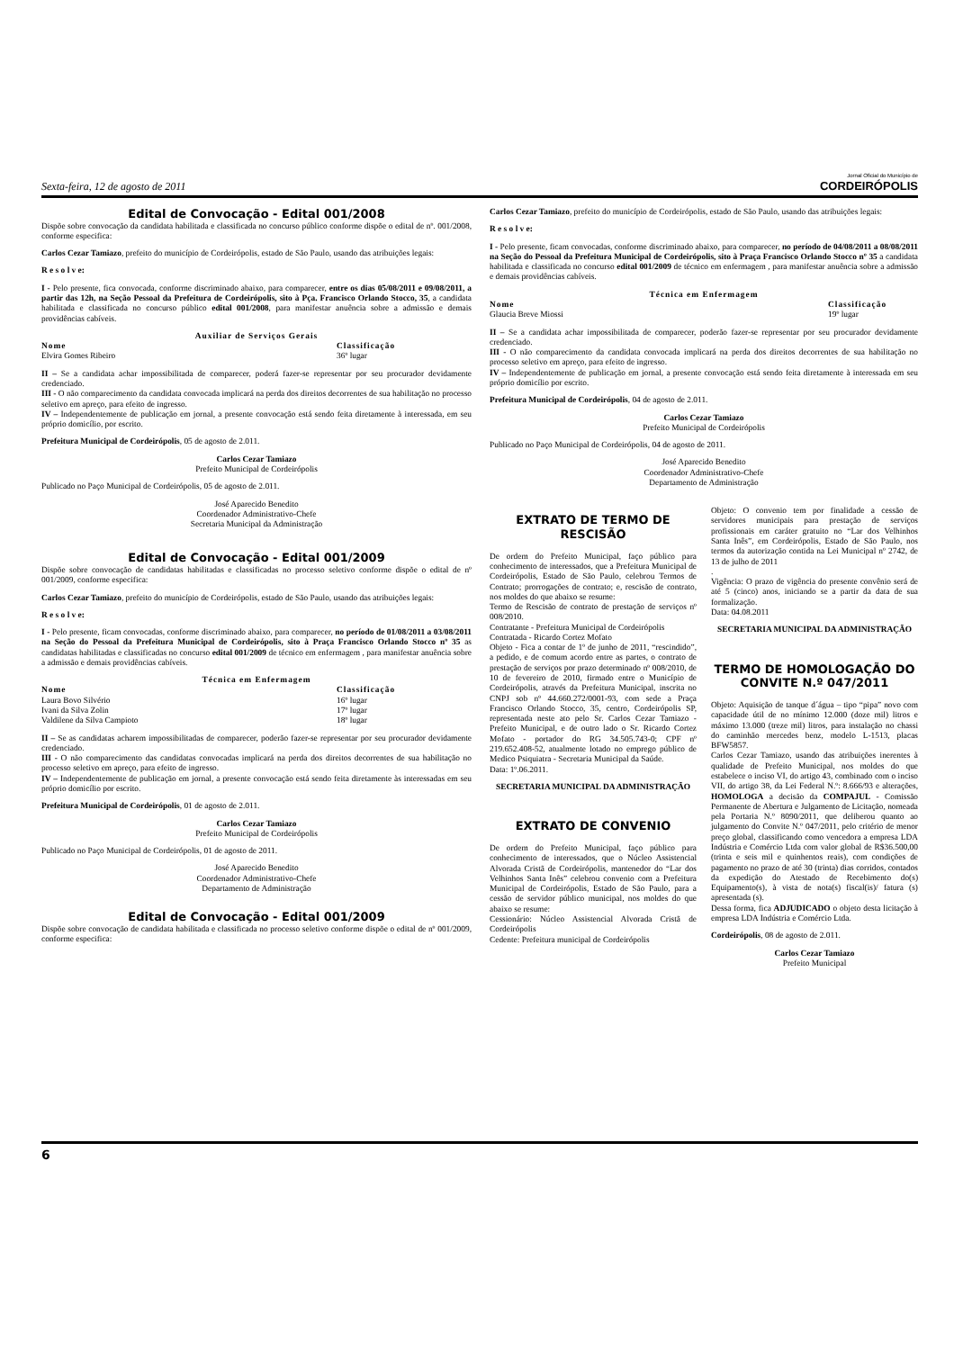Sexta-feira, 12 de agosto de 2011
Jornal Oficial do Município de
CORDEIRÓPOLIS
Edital de Convocação - Edital 001/2008
Dispõe sobre convocação da candidata habilitada e classificada no concurso público conforme dispõe o edital de nº. 001/2008, conforme especifica:
Carlos Cezar Tamiazo, prefeito do município de Cordeirópolis, estado de São Paulo, usando das atribuições legais:
R e s o l v e:
I - Pelo presente, fica convocada, conforme discriminado abaixo, para comparecer, entre os dias 05/08/2011 e 09/08/2011, a partir das 12h, na Seção Pessoal da Prefeitura de Cordeirópolis, sito à Pça. Francisco Orlando Stocco, 35, a candidata habilitada e classificada no concurso público edital 001/2008, para manifestar anuência sobre a admissão e demais providências cabíveis.
| Auxiliar de Serviços Gerais | |
| --- | --- |
| Nome | Classificação |
| Elvira Gomes Ribeiro | 36º lugar |
II – Se a candidata achar impossibilitada de comparecer, poderá fazer-se representar por seu procurador devidamente credenciado.
III - O não comparecimento da candidata convocada implicará na perda dos direitos decorrentes de sua habilitação no processo seletivo em apreço, para efeito de ingresso.
IV – Independentemente de publicação em jornal, a presente convocação está sendo feita diretamente à interessada, em seu próprio domicílio, por escrito.
Prefeitura Municipal de Cordeirópolis, 05 de agosto de 2.011.
Carlos Cezar Tamiazo
Prefeito Municipal de Cordeirópolis
Publicado no Paço Municipal de Cordeirópolis, 05 de agosto de 2.011.
José Aparecido Benedito
Coordenador Administrativo-Chefe
Secretaria Municipal da Administração
Edital de Convocação - Edital 001/2009
Dispõe sobre convocação de candidatas habilitadas e classificadas no processo seletivo conforme dispõe o edital de nº 001/2009, conforme especifica:
Carlos Cezar Tamiazo, prefeito do município de Cordeirópolis, estado de São Paulo, usando das atribuições legais:
R e s o l v e:
I - Pelo presente, ficam convocadas, conforme discriminado abaixo, para comparecer, no período de 01/08/2011 a 03/08/2011 na Seção do Pessoal da Prefeitura Municipal de Cordeirópolis, sito à Praça Francisco Orlando Stocco nº 35 as candidatas habilitadas e classificadas no concurso edital 001/2009 de técnico em enfermagem , para manifestar anuência sobre a admissão e demais providências cabíveis.
| Técnica em Enfermagem | |
| --- | --- |
| Nome | Classificação |
| Laura Bovo Silvério | 16º lugar |
| Ivani da Silva Zolin | 17º lugar |
| Valdilene da Silva Campioto | 18º lugar |
II – Se as candidatas acharem impossibilitadas de comparecer, poderão fazer-se representar por seu procurador devidamente credenciado.
III - O não comparecimento das candidatas convocadas implicará na perda dos direitos decorrentes de sua habilitação no processo seletivo em apreço, para efeito de ingresso.
IV – Independentemente de publicação em jornal, a presente convocação está sendo feita diretamente às interessadas em seu próprio domicílio por escrito.
Prefeitura Municipal de Cordeirópolis, 01 de agosto de 2.011.
Carlos Cezar Tamiazo
Prefeito Municipal de Cordeirópolis
Publicado no Paço Municipal de Cordeirópolis, 01 de agosto de 2011.
José Aparecido Benedito
Coordenador Administrativo-Chefe
Departamento de Administração
Edital de Convocação - Edital 001/2009
Dispõe sobre convocação de candidata habilitada e classificada no processo seletivo conforme dispõe o edital de nº 001/2009, conforme especifica:
Carlos Cezar Tamiazo, prefeito do município de Cordeirópolis, estado de São Paulo, usando das atribuições legais:
R e s o l v e:
I - Pelo presente, ficam convocadas, conforme discriminado abaixo, para comparecer, no período de 04/08/2011 a 08/08/2011 na Seção do Pessoal da Prefeitura Municipal de Cordeirópolis, sito à Praça Francisco Orlando Stocco nº 35 a candidata habilitada e classificada no concurso edital 001/2009 de técnico em enfermagem , para manifestar anuência sobre a admissão e demais providências cabíveis.
| Técnica em Enfermagem | |
| --- | --- |
| Nome | Classificação |
| Glaucia Breve Miossi | 19º lugar |
II – Se a candidata achar impossibilitada de comparecer, poderão fazer-se representar por seu procurador devidamente credenciado.
III - O não comparecimento da candidata convocada implicará na perda dos direitos decorrentes de sua habilitação no processo seletivo em apreço, para efeito de ingresso.
IV – Independentemente de publicação em jornal, a presente convocação está sendo feita diretamente à interessada em seu próprio domicílio por escrito.
Prefeitura Municipal de Cordeirópolis, 04 de agosto de 2.011.
Carlos Cezar Tamiazo
Prefeito Municipal de Cordeirópolis
Publicado no Paço Municipal de Cordeirópolis, 04 de agosto de 2011.
José Aparecido Benedito
Coordenador Administrativo-Chefe
Departamento de Administração
EXTRATO DE TERMO DE RESCISÃO
De ordem do Prefeito Municipal, faço público para conhecimento de interessados, que a Prefeitura Municipal de Cordeirópolis, Estado de São Paulo, celebrou Termos de Contrato; prorrogações de contrato; e, rescisão de contrato, nos moldes do que abaixo se resume:
Termo de Rescisão de contrato de prestação de serviços nº 008/2010.
Contratante - Prefeitura Municipal de Cordeirópolis
Contratada - Ricardo Cortez Mofato
Objeto - Fica a contar de 1º de junho de 2011, “rescindido”, a pedido, e de comum acordo entre as partes, o contrato de prestação de serviços por prazo determinado nº 008/2010, de 10 de fevereiro de 2010, firmado entre o Município de Cordeirópolis, através da Prefeitura Municipal, inscrita no CNPJ sob nº 44.660.272/0001-93, com sede a Praça Francisco Orlando Stocco, 35, centro, Cordeirópolis SP, representada neste ato pelo Sr. Carlos Cezar Tamiazo - Prefeito Municipal, e de outro lado o Sr. Ricardo Cortez Mofato - portador do RG 34.505.743-0; CPF nº 219.652.408-52, atualmente lotado no emprego público de Medico Psiquiatra - Secretaria Municipal da Saúde.
Data: 1º.06.2011.
SECRETARIA MUNICIPAL DA ADMINISTRAÇÃO
EXTRATO DE CONVENIO
De ordem do Prefeito Municipal, faço público para conhecimento de interessados, que o Núcleo Assistencial Alvorada Cristã de Cordeirópolis, mantenedor do “Lar dos Velhinhos Santa Inês” celebrou convenio com a Prefeitura Municipal de Cordeirópolis, Estado de São Paulo, para a cessão de servidor público municipal, nos moldes do que abaixo se resume:
Cessionário: Núcleo Assistencial Alvorada Cristã de Cordeirópolis
Cedente: Prefeitura municipal de Cordeirópolis
Objeto: O convenio tem por finalidade a cessão de servidores municipais para prestação de serviços profissionais em caráter gratuito no “Lar dos Velhinhos Santa Inês”, em Cordeirópolis, Estado de São Paulo, nos termos da autorização contida na Lei Municipal nº 2742, de 13 de julho de 2011
.
Vigência: O prazo de vigência do presente convênio será de até 5 (cinco) anos, iniciando se a partir da data de sua formalização.
Data: 04.08.2011
SECRETARIA MUNICIPAL DA ADMINISTRAÇÃO
TERMO DE HOMOLOGAÇÃO DO CONVITE N.º 047/2011
Objeto: Aquisição de tanque d´água – tipo “pipa” novo com capacidade útil de no mínimo 12.000 (doze mil) litros e máximo 13.000 (treze mil) litros, para instalação no chassi do caminhão mercedes benz, modelo L-1513, placas BFW5857.
Carlos Cezar Tamiazo, usando das atribuições inerentes à qualidade de Prefeito Municipal, nos moldes do que estabelece o inciso VI, do artigo 43, combinado com o inciso VII, do artigo 38, da Lei Federal N.º: 8.666/93 e alterações, HOMOLOGA a decisão da COMPAJUL - Comissão Permanente de Abertura e Julgamento de Licitação, nomeada pela Portaria N.º 8090/2011, que deliberou quanto ao julgamento do Convite N.º 047/2011, pelo critério de menor preço global, classificando como vencedora a empresa LDA Indústria e Comércio Ltda com valor global de R$36.500,00 (trinta e seis mil e quinhentos reais), com condições de pagamento no prazo de até 30 (trinta) dias corridos, contados da expedição do Atestado de Recebimento do(s) Equipamento(s), à vista de nota(s) fiscal(is)/ fatura (s) apresentada (s).
Dessa forma, fica ADJUDICADO o objeto desta licitação à empresa LDA Indústria e Comércio Ltda.
Cordeirópolis, 08 de agosto de 2.011.
Carlos Cezar Tamiazo
Prefeito Municipal
6